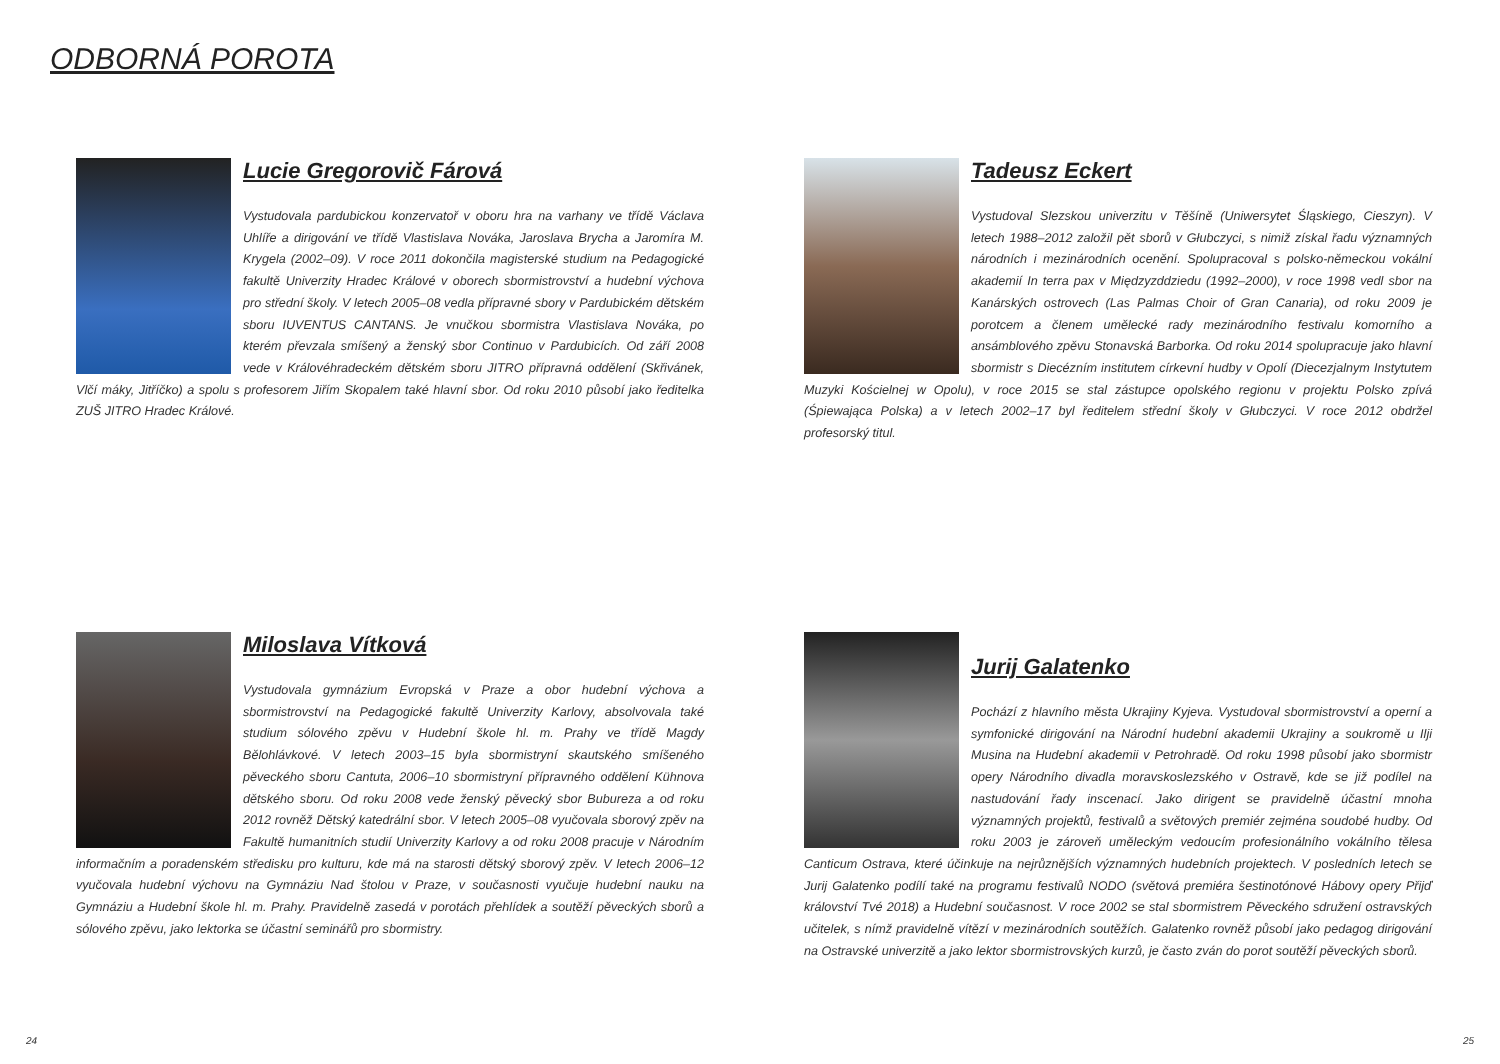ODBORNÁ POROTA
Lucie Gregorovič Fárová
Vystudovala pardubickou konzervatoř v oboru hra na varhany ve třídě Václava Uhlíře a dirigování ve třídě Vlastislava Nováka, Jaroslava Brycha a Jaromíra M. Krygela (2002–09). V roce 2011 dokončila magisterské studium na Pedagogické fakultě Univerzity Hradec Králové v oborech sbormistrovství a hudební výchova pro střední školy. V letech 2005–08 vedla přípravné sbory v Pardubickém dětském sboru IUVENTUS CANTANS. Je vnučkou sbormistra Vlastislava Nováka, po kterém převzala smíšený a ženský sbor Continuo v Pardubicích. Od září 2008 vede v Královéhradeckém dětském sboru JITRO přípravná oddělení (Skřivánek, Vlčí máky, Jitříčko) a spolu s profesorem Jiřím Skopalem také hlavní sbor. Od roku 2010 působí jako ředitelka ZUŠ JITRO Hradec Králové.
Tadeusz Eckert
Vystudoval Slezskou univerzitu v Těšíně (Uniwersytet Śląskiego, Cieszyn). V letech 1988–2012 založil pět sborů v Głubczyci, s nimiž získal řadu významných národních i mezinárodních ocenění. Spolupracoval s polsko-německou vokální akademií In terra pax v Międzyzddziedu (1992–2000), v roce 1998 vedl sbor na Kanárských ostrovech (Las Palmas Choir of Gran Canaria), od roku 2009 je porotcem a členem umělecké rady mezinárodního festivalu komorního a ansámblového zpěvu Stonavská Barborka. Od roku 2014 spolupracuje jako hlavní sbormistr s Diecézním institutem církevní hudby v Opolí (Diecezjalnym Instytutem Muzyki Kościelnej w Opolu), v roce 2015 se stal zástupce opolského regionu v projektu Polsko zpívá (Śpiewająca Polska) a v letech 2002–17 byl ředitelem střední školy v Głubczyci. V roce 2012 obdržel profesorský titul.
Miloslava Vítková
Vystudovala gymnázium Evropská v Praze a obor hudební výchova a sbormistrovství na Pedagogické fakultě Univerzity Karlovy, absolvovala také studium sólového zpěvu v Hudební škole hl. m. Prahy ve třídě Magdy Bělohlávkové. V letech 2003–15 byla sbormistryní skautského smíšeného pěveckého sboru Cantuta, 2006–10 sbormistryní přípravného oddělení Kühnova dětského sboru. Od roku 2008 vede ženský pěvecký sbor Bubureza a od roku 2012 rovněž Dětský katedrální sbor. V letech 2005–08 vyučovala sborový zpěv na Fakultě humanitních studií Univerzity Karlovy a od roku 2008 pracuje v Národním informačním a poradenském středisku pro kulturu, kde má na starosti dětský sborový zpěv. V letech 2006–12 vyučovala hudební výchovu na Gymnáziu Nad štolou v Praze, v současnosti vyučuje hudební nauku na Gymnáziu a Hudební škole hl. m. Prahy. Pravidelně zasedá v porotách přehlídek a soutěží pěveckých sborů a sólového zpěvu, jako lektorka se účastní seminářů pro sbormistry.
Jurij Galatenko
Pochází z hlavního města Ukrajiny Kyjeva. Vystudoval sbormistrovství a operní a symfonické dirigování na Národní hudební akademii Ukrajiny a soukromě u Ilji Musina na Hudební akademii v Petrohradě. Od roku 1998 působí jako sbormistr opery Národního divadla moravskoslezského v Ostravě, kde se již podílel na nastudování řady inscenací. Jako dirigent se pravidelně účastní mnoha významných projektů, festivalů a světových premiér zejména soudobé hudby. Od roku 2003 je zároveň uměleckým vedoucím profesionálního vokálního tělesa Canticum Ostrava, které účinkuje na nejrůznějších významných hudebních projektech. V posledních letech se Jurij Galatenko podílí také na programu festivalů NODO (světová premiéra šestinotónové Hábovy opery Přijď království Tvé 2018) a Hudební současnost. V roce 2002 se stal sbormistrem Pěveckého sdružení ostravských učitelek, s nímž pravidelně vítězí v mezinárodních soutěžích. Galatenko rovněž působí jako pedagog dirigování na Ostravské univerzitě a jako lektor sbormistrovských kurzů, je často zván do porot soutěží pěveckých sborů.
24 25